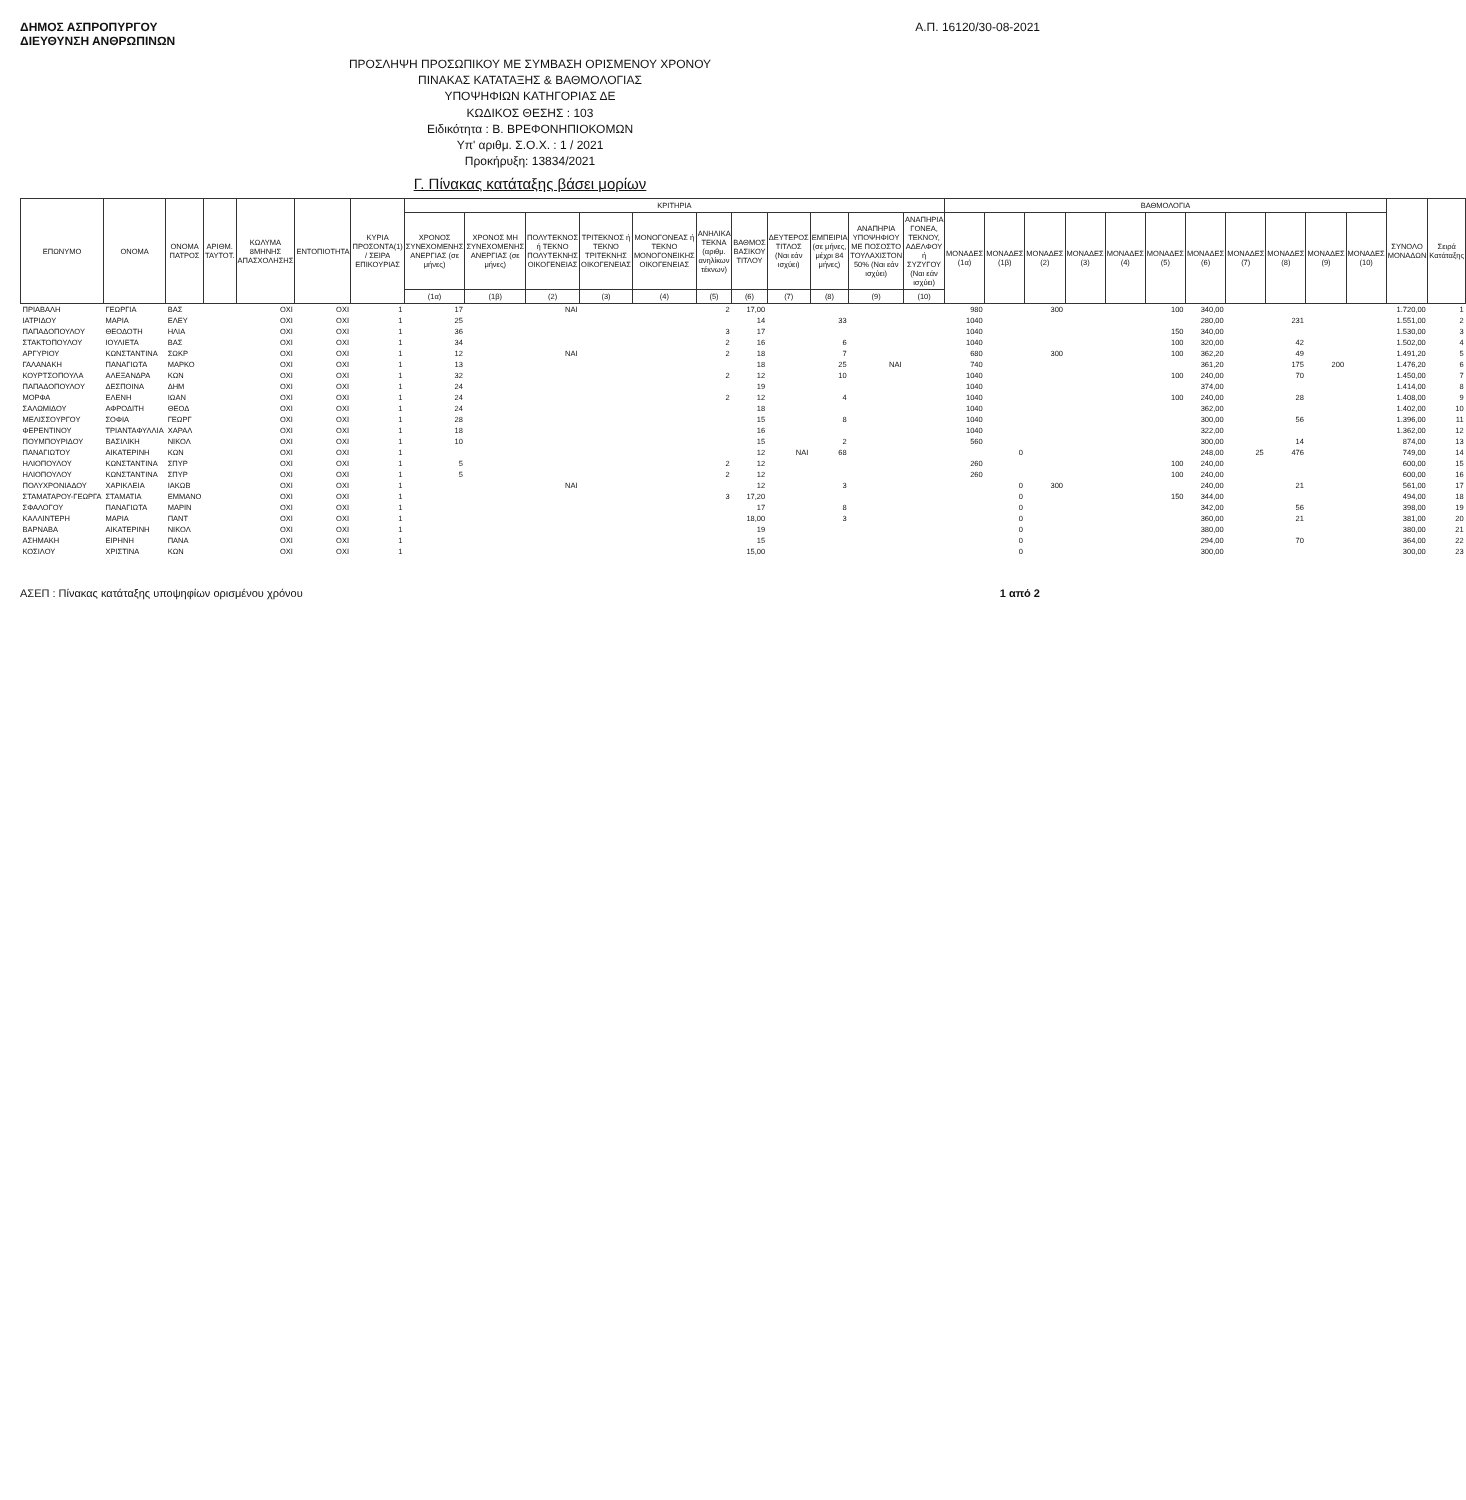ΔΗΜΟΣ ΑΣΠΡΟΠΥΡΓΟΥ
ΔΙΕΥΘΥΝΣΗ ΑΝΘΡΩΠΙΝΩΝ
Α.Π. 16120/30-08-2021
ΠΡΟΣΛΗΨΗ ΠΡΟΣΩΠΙΚΟΥ ΜΕ ΣΥΜΒΑΣΗ ΟΡΙΣΜΕΝΟΥ ΧΡΟΝΟΥ
ΠΙΝΑΚΑΣ ΚΑΤΑΤΑΞΗΣ & ΒΑΘΜΟΛΟΓΙΑΣ
ΥΠΟΨΗΦΙΩΝ ΚΑΤΗΓΟΡΙΑΣ ΔΕ
ΚΩΔΙΚΟΣ ΘΕΣΗΣ : 103
Ειδικότητα : Β. ΒΡΕΦΟΝΗΠΙΟΚΟΜΩΝ
Υπ' αριθμ. Σ.Ο.Χ. : 1 / 2021
Προκήρυξη: 13834/2021
Γ. Πίνακας κατάταξης βάσει μορίων
| ΕΠΩΝΥΜΟ | ΟΝΟΜΑ | ΟΝΟΜΑ ΠΑΤΡΟΣ | ΑΡΙΘΜ. ΤΑΥΤΟΤ. | ΚΩΛΥΜΑ 8ΜΗΝΗΣ ΑΠΑΣΧΟΛΗΣΗΣ | ΕΝΤΟΠΙΟΤΗΤΑ | ΚΥΡΙΑ ΠΡΟΣΟΝΤΑ(1) / ΣΕΙΡΑ ΕΠΙΚΟΥΡΙΑΣ | ΚΡΙΤΗΡΙΑ | | | | | | | | | | | ΒΑΘΜΟΛΟΓΙΑ | | | | | | | | | | | ΣΥΝΟΛΟ ΜΟΝΑΔΩΝ | Σειρά Κατάταξης |
| --- | --- | --- | --- | --- | --- | --- | --- | --- | --- | --- | --- | --- | --- | --- | --- | --- | --- | --- | --- | --- | --- | --- | --- | --- | --- | --- | --- | --- | --- | --- |
| | | | | | | | ΧΡΟΝΟΣ ΣΥΝΕΧΟΜΕΝΗΣ ΑΝΕΡΓΙΑΣ (σε μήνες) | ΧΡΟΝΟΣ ΜΗ ΣΥΝΕΧΟΜΕΝΗΣ ΑΝΕΡΓΙΑΣ (σε μήνες) | ΠΟΛΥΤΕΚΝΟΣ ή ΤΕΚΝΟ ΠΟΛΥΤΕΚΝΗΣ ΟΙΚΟΓΕΝΕΙΑΣ | ΤΡΙΤΕΚΝΟΣ ή ΤΕΚΝΟ ΤΡΙΤΕΚΝΗΣ ΟΙΚΟΓΕΝΕΙΑΣ | ΜΟΝΟΓΟΝΕΑΣ ή ΤΕΚΝΟ ΜΟΝΟΓΟΝΕΙΚΗΣ ΟΙΚΟΓΕΝΕΙΑΣ | ΑΝΗΛΙΚΑ ΤΕΚΝΑ (αριθμ. ανηλίκων τέκνων) | ΒΑΘΜΟΣ ΒΑΣΙΚΟΥ ΤΙΤΛΟΥ | ΔΕΥΤΕΡΟΣ ΤΙΤΛΟΣ (Ναι εάν ισχύει) | ΕΜΠΕΙΡΙΑ (σε μήνες, μέχρι 84 μήνες) | ΑΝΑΠΗΡΙΑ ΥΠΟΨΗΦΙΟΥ ΜΕ ΠΟΣΟΣΤΟ ΤΟΥΛΑΧΙΣΤΟΝ 50% (Ναι εάν ισχύει) | ΑΝΑΠΗΡΙΑ ΓΟΝΕΑ, ΤΕΚΝΟΥ, ΑΔΕΛΦΟΥ ή ΣΥΖΥΓΟΥ (Ναι εάν ισχύει) | ΜΟΝΑΔΕΣ (1α) | ΜΟΝΑΔΕΣ (1β) | ΜΟΝΑΔΕΣ (2) | ΜΟΝΑΔΕΣ (3) | ΜΟΝΑΔΕΣ (4) | ΜΟΝΑΔΕΣ (5) | ΜΟΝΑΔΕΣ (6) | ΜΟΝΑΔΕΣ (7) | ΜΟΝΑΔΕΣ (8) | ΜΟΝΑΔΕΣ (9) | ΜΟΝΑΔΕΣ (10) | | |
| | | | | | | | (1α) | (1β) | (2) | (3) | (4) | (5) | (6) | (7) | (8) | (9) | (10) | | | | | | | | | | | | | |
| ΠΡΙΑΒΑΛΗ | ΓΕΩΡΓΙΑ | ΒΑΣ | | ΟΧΙ | ΟΧΙ | 1 | 17 | | ΝΑΙ | | | 2 | 17,00 | | | | | 980 | | 300 | | | 100 | 340,00 | | | | | 1.720,00 | 1 |
| ΙΑΤΡΙΔΟΥ | ΜΑΡΙΑ | ΕΛΕΥ | | ΟΧΙ | ΟΧΙ | 1 | 25 | | | | | | 14 | | 33 | | | 1040 | | | | | | 280,00 | | 231 | | | 1.551,00 | 2 |
| ΠΑΠΑΔΟΠΟΥΛΟΥ | ΘΕΟΔΟΤΗ | ΗΛΙΑ | | ΟΧΙ | ΟΧΙ | 1 | 36 | | | | | 3 | 17 | | | | | 1040 | | | | | 150 | 340,00 | | | | | 1.530,00 | 3 |
| ΣΤΑΚΤΟΠΟΥΛΟΥ | ΙΟΥΛΙΕΤΑ | ΒΑΣ | | ΟΧΙ | ΟΧΙ | 1 | 34 | | | | | 2 | 16 | | 6 | | | 1040 | | | | | 100 | 320,00 | | 42 | | | 1.502,00 | 4 |
| ΑΡΓΥΡΙΟΥ | ΚΩΝΣΤΑΝΤΙΝΑ | ΣΩΚΡ | | ΟΧΙ | ΟΧΙ | 1 | 12 | | ΝΑΙ | | | 2 | 18 | | 7 | | | 680 | | 300 | | | 100 | 362,20 | | 49 | | | 1.491,20 | 5 |
| ΓΑΛΑΝΑΚΗ | ΠΑΝΑΓΙΩΤΑ | ΜΑΡΚΟ | | ΟΧΙ | ΟΧΙ | 1 | 13 | | | | | | 18 | | 25 | ΝΑΙ | | 740 | | | | | | 361,20 | | 175 | 200 | | 1.476,20 | 6 |
| ΚΟΥΡΤΣΟΠΟΥΛΑ | ΑΛΕΞΑΝΔΡΑ | ΚΩΝ | | ΟΧΙ | ΟΧΙ | 1 | 32 | | | | | 2 | 12 | | 10 | | | 1040 | | | | | 100 | 240,00 | | 70 | | | 1.450,00 | 7 |
| ΠΑΠΑΔΟΠΟΥΛΟΥ | ΔΕΣΠΟΙΝΑ | ΔΗΜ | | ΟΧΙ | ΟΧΙ | 1 | 24 | | | | | | 19 | | | | | 1040 | | | | | | 374,00 | | | | | 1.414,00 | 8 |
| ΜΟΡΦΑ | ΕΛΕΝΗ | ΙΩΑΝ | | ΟΧΙ | ΟΧΙ | 1 | 24 | | | | | 2 | 12 | | 4 | | | 1040 | | | | | 100 | 240,00 | | 28 | | | 1.408,00 | 9 |
| ΣΑΛΩΜΙΔΟΥ | ΑΦΡΟΔΙΤΗ | ΘΕΟΔ | | ΟΧΙ | ΟΧΙ | 1 | 24 | | | | | | 18 | | | | | 1040 | | | | | | 362,00 | | | | | 1.402,00 | 10 |
| ΜΕΛΙΣΣΟΥΡΓΟΥ | ΣΟΦΙΑ | ΓΕΩΡΓ | | ΟΧΙ | ΟΧΙ | 1 | 28 | | | | | | 15 | | 8 | | | 1040 | | | | | | 300,00 | | 56 | | | 1.396,00 | 11 |
| ΦΕΡΕΝΤΙΝΟΥ | ΤΡΙΑΝΤΑΦΥΛΛΙΑ | ΧΑΡΑΛ | | ΟΧΙ | ΟΧΙ | 1 | 18 | | | | | | 16 | | | | | 1040 | | | | | | 322,00 | | | | | 1.362,00 | 12 |
| ΠΟΥΜΠΟΥΡΙΔΟΥ | ΒΑΣΙΛΙΚΗ | ΝΙΚΟΛ | | ΟΧΙ | ΟΧΙ | 1 | 10 | | | | | | 15 | | 2 | | | 560 | | | | | | 300,00 | | 14 | | | 874,00 | 13 |
| ΠΑΝΑΓΙΩΤΟΥ | ΑΙΚΑΤΕΡΙΝΗ | ΚΩΝ | | ΟΧΙ | ΟΧΙ | 1 | | | | | | | 12 | ΝΑΙ | 68 | | | | 0 | | | | | 248,00 | 25 | 476 | | | 749,00 | 14 |
| ΗΛΙΟΠΟΥΛΟΥ | ΚΩΝΣΤΑΝΤΙΝΑ | ΣΠΥΡ | | ΟΧΙ | ΟΧΙ | 1 | 5 | | | | | 2 | 12 | | | | | 260 | | | | | 100 | 240,00 | | | | | 600,00 | 15 |
| ΗΛΙΟΠΟΥΛΟΥ | ΚΩΝΣΤΑΝΤΙΝΑ | ΣΠΥΡ | | ΟΧΙ | ΟΧΙ | 1 | 5 | | | | | 2 | 12 | | | | | 260 | | | | | 100 | 240,00 | | | | | 600,00 | 16 |
| ΠΟΛΥΧΡΟΝΙΑΔΟΥ | ΧΑΡΙΚΛΕΙΑ | ΙΑΚΩΒ | | ΟΧΙ | ΟΧΙ | 1 | | | ΝΑΙ | | | | 12 | | 3 | | | | 0 | 300 | | | | 240,00 | | 21 | | | 561,00 | 17 |
| ΣΤΑΜΑΤΑΡΟΥ-ΓΕΩΡΓΑ | ΣΤΑΜΑΤΙΑ | ΕΜΜΑΝΟ | | ΟΧΙ | ΟΧΙ | 1 | | | | | | 3 | 17,20 | | | | | | 0 | | | | 150 | 344,00 | | | | | 494,00 | 18 |
| ΣΦΑΛΟΓΟΥ | ΠΑΝΑΓΙΩΤΑ | ΜΑΡΙΝ | | ΟΧΙ | ΟΧΙ | 1 | | | | | | | 17 | | 8 | | | | 0 | | | | | 342,00 | | 56 | | | 398,00 | 19 |
| ΚΑΛΛΙΝΤΕΡΗ | ΜΑΡΙΑ | ΠΑΝΤ | | ΟΧΙ | ΟΧΙ | 1 | | | | | | | 18,00 | | 3 | | | | 0 | | | | | 360,00 | | 21 | | | 381,00 | 20 |
| ΒΑΡΝΑΒΑ | ΑΙΚΑΤΕΡΙΝΗ | ΝΙΚΟΛ | | ΟΧΙ | ΟΧΙ | 1 | | | | | | | 19 | | | | | | 0 | | | | | 380,00 | | | | | 380,00 | 21 |
| ΑΣΗΜΑΚΗ | ΕΙΡΗΝΗ | ΠΑΝΑ | | ΟΧΙ | ΟΧΙ | 1 | | | | | | | 15 | | | | | | 0 | | | | | 294,00 | | 70 | | | 364,00 | 22 |
| ΚΟΣΙΛΟΥ | ΧΡΙΣΤΙΝΑ | ΚΩΝ | | ΟΧΙ | ΟΧΙ | 1 | | | | | | | 15,00 | | | | | | 0 | | | | | 300,00 | | | | | 300,00 | 23 |
ΑΣΕΠ : Πίνακας κατάταξης υποψηφίων ορισμένου χρόνου
1 από 2